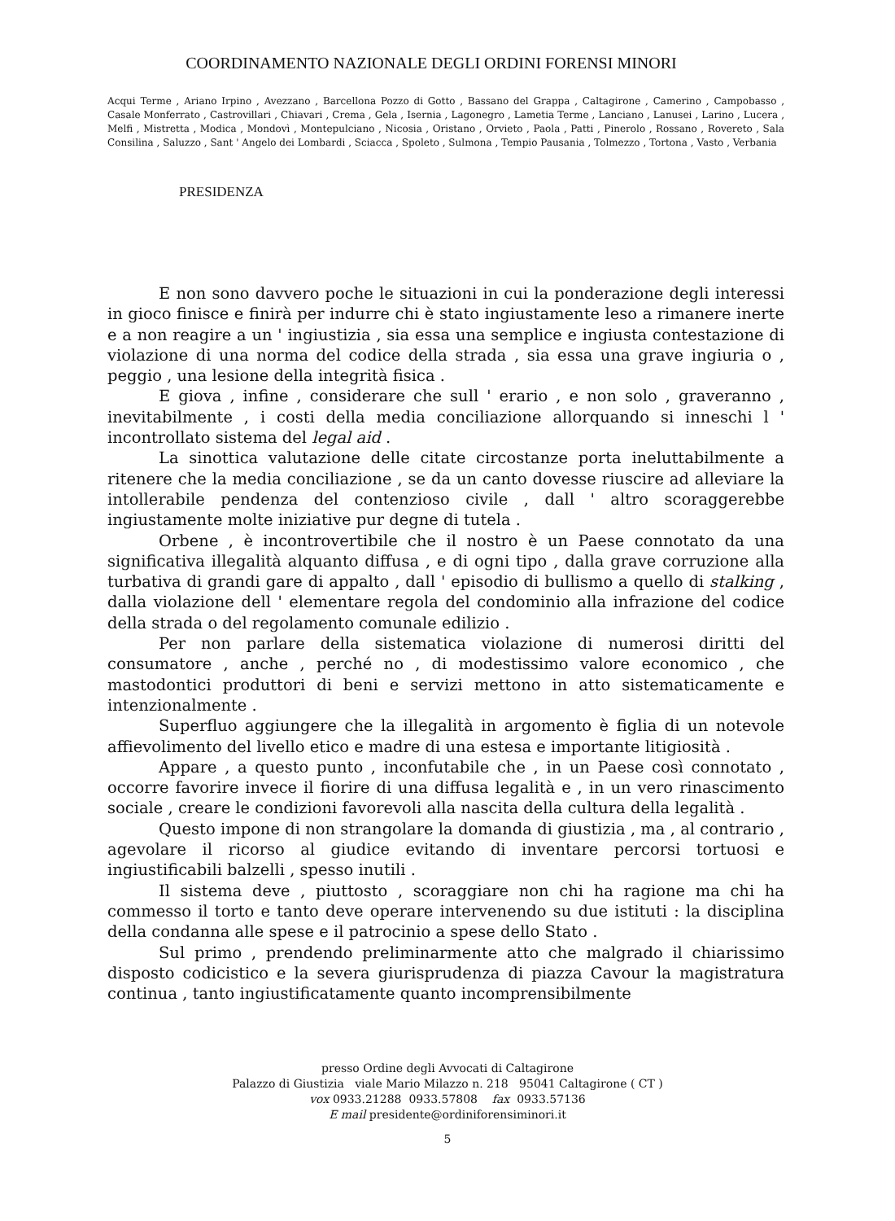COORDINAMENTO NAZIONALE DEGLI ORDINI FORENSI MINORI
Acqui Terme , Ariano Irpino , Avezzano , Barcellona Pozzo di Gotto , Bassano del Grappa , Caltagirone , Camerino , Campobasso , Casale Monferrato , Castrovillari , Chiavari , Crema , Gela , Isernia , Lagonegro , Lametia Terme , Lanciano , Lanusei , Larino , Lucera , Melfi , Mistretta , Modica , Mondovì , Montepulciano , Nicosia , Oristano , Orvieto , Paola , Patti , Pinerolo , Rossano , Rovereto , Sala Consilina , Saluzzo , Sant ' Angelo dei Lombardi , Sciacca , Spoleto , Sulmona , Tempio Pausania , Tolmezzo , Tortona , Vasto , Verbania
PRESIDENZA
E non sono davvero poche le situazioni in cui la ponderazione degli interessi in gioco finisce e finirà per indurre chi è stato ingiustamente leso a rimanere inerte e a non reagire a un ' ingiustizia , sia essa una semplice e ingiusta contestazione di violazione di una norma del codice della strada , sia essa una grave ingiuria o , peggio , una lesione della integrità fisica .
E giova , infine , considerare che sull ' erario , e non solo , graveranno , inevitabilmente , i costi della media conciliazione allorquando si inneschi l ' incontrollato sistema del legal aid .
La sinottica valutazione delle citate circostanze porta ineluttabilmente a ritenere che la media conciliazione , se da un canto dovesse riuscire ad alleviare la intollerabile pendenza del contenzioso civile , dall ' altro scoraggerebbe ingiustamente molte iniziative pur degne di tutela .
Orbene , è incontrovertibile che il nostro è un Paese connotato da una significativa illegalità alquanto diffusa , e di ogni tipo , dalla grave corruzione alla turbativa di grandi gare di appalto , dall ' episodio di bullismo a quello di stalking , dalla violazione dell ' elementare regola del condominio alla infrazione del codice della strada o del regolamento comunale edilizio .
Per non parlare della sistematica violazione di numerosi diritti del consumatore , anche , perché no , di modestissimo valore economico , che mastodontici produttori di beni e servizi mettono in atto sistematicamente e intenzionalmente .
Superfluo aggiungere che la illegalità in argomento è figlia di un notevole affievolimento del livello etico e madre di una estesa e importante litigiosità .
Appare , a questo punto , inconfutabile che , in un Paese così connotato , occorre favorire invece il fiorire di una diffusa legalità e , in un vero rinascimento sociale , creare le condizioni favorevoli alla nascita della cultura della legalità .
Questo impone di non strangolare la domanda di giustizia , ma , al contrario , agevolare il ricorso al giudice evitando di inventare percorsi tortuosi e ingiustificabili balzelli , spesso inutili .
Il sistema deve , piuttosto , scoraggiare non chi ha ragione ma chi ha commesso il torto e tanto deve operare intervenendo su due istituti : la disciplina della condanna alle spese e il patrocinio a spese dello Stato .
Sul primo , prendendo preliminarmente atto che malgrado il chiarissimo disposto codicistico e la severa giurisprudenza di piazza Cavour la magistratura continua , tanto ingiustificatamente quanto incomprensibilmente
presso Ordine degli Avvocati di Caltagirone
Palazzo di Giustizia viale Mario Milazzo n. 218 95041 Caltagirone ( CT )
vox 0933.21288 0933.57808 fax 0933.57136
E mail presidente@ordiniforensiminori.it
5